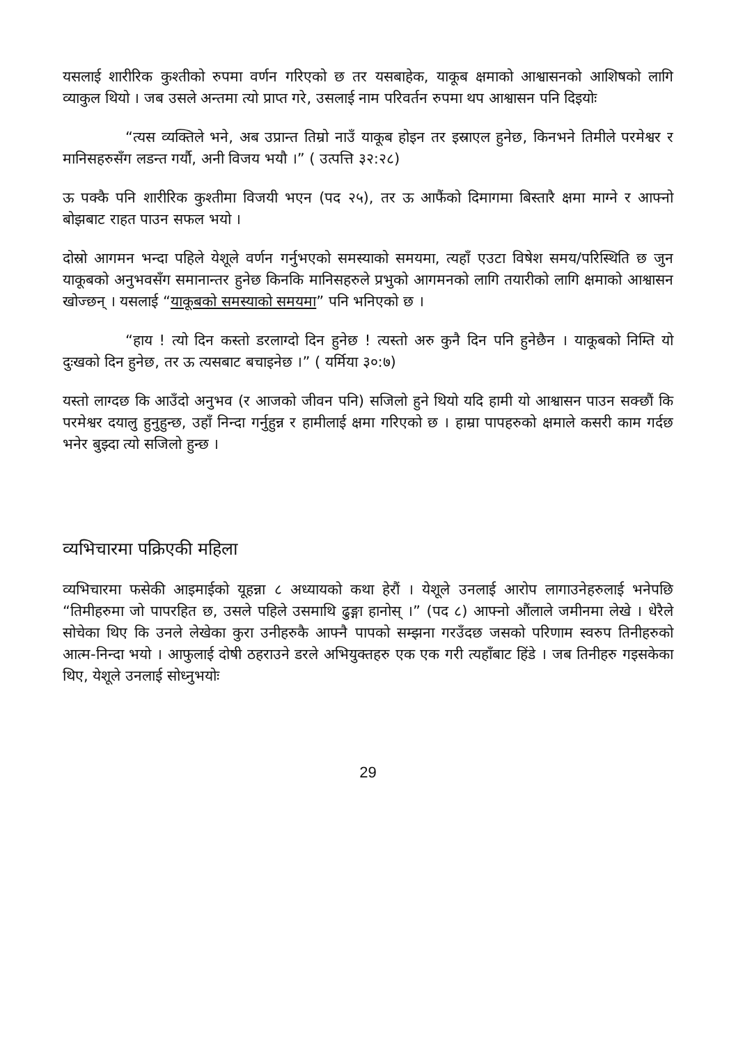यसलाई शारीरिक कुश्तीको रुपमा वर्णन गरिएको छ तर यसबाहेक, याकूब क्षमाको आश्वासनको आशिषको लागि व्याकुल थियो । जब उसले अन्तमा त्यो प्राप्त गरे, उसलाई नाम परिवर्तन रुपमा थप आश्वासन पनि दिइयोः
“त्यस व्यक्तिले भने, अब उप्रान्त तिम्रो नाउँ याकूब होइन तर इस्राएल हुनेछ, किनभने तिमीले परमेश्वर र मानिसहरुसँग लडन्त गर्यौ, अनी विजय भयौ ।” ( उत्पत्ति ३२:२८)
ऊ पक्कै पनि शारीरिक कुश्तीमा विजयी भएन (पद २५), तर ऊ आफैंको दिमागमा बिस्तारै क्षमा माग्ने र आफ्नो बोझबाट राहत पाउन सफल भयो ।
दोस्रो आगमन भन्दा पहिले येशूले वर्णन गर्नुभएको समस्याको समयमा, त्यहाँ एउटा विषेश समय/परिस्थिति छ जुन याकूबको अनुभवसँग समानान्तर हुनेछ किनकि मानिसहरुले प्रभुको आगमनको लागि तयारीको लागि क्षमाको आश्वासन खोज्छन् । यसलाई “याकूबको समस्याको समयमा” पनि भनिएको छ ।
“हाय ! त्यो दिन कस्तो डरलाग्दो दिन हुनेछ ! त्यस्तो अरु कुनै दिन पनि हुनेछैन । याकूबको निम्ति यो दुःखको दिन हुनेछ, तर ऊ त्यसबाट बचाइनेछ ।” ( यर्मिया ३०:७)
यस्तो लाग्दछ कि आउँदो अनुभव (र आजको जीवन पनि) सजिलो हुने थियो यदि हामी यो आश्वासन पाउन सक्छौं कि परमेश्वर दयालु हुनुहुन्छ, उहाँ निन्दा गर्नुहुन्न र हामीलाई क्षमा गरिएको छ । हाम्रा पापहरुको क्षमाले कसरी काम गर्दछ भनेर बुझ्दा त्यो सजिलो हुन्छ ।
व्यभिचारमा पक्रिएकी महिला
व्यभिचारमा फसेकी आइमाईको यूहन्ना ८ अध्यायको कथा हेरौं । येशूले उनलाई आरोप लागाउनेहरुलाई भनेपछि “तिमीहरुमा जो पापरहित छ, उसले पहिले उसमाथि ढुङ्गा हानोस् ।” (पद ८) आफ्नो औंलाले जमीनमा लेखे । धेरैले सोचेका थिए कि उनले लेखेका कुरा उनीहरुकै आफ्नै पापको सम्झना गरउँदछ जसको परिणाम स्वरुप तिनीहरुको आत्म-निन्दा भयो । आफुलाई दोषी ठहराउने डरले अभियुक्तहरु एक एक गरी त्यहाँबाट हिंडे । जब तिनीहरु गइसकेका थिए, येशूले उनलाई सोध्नुभयोः
29